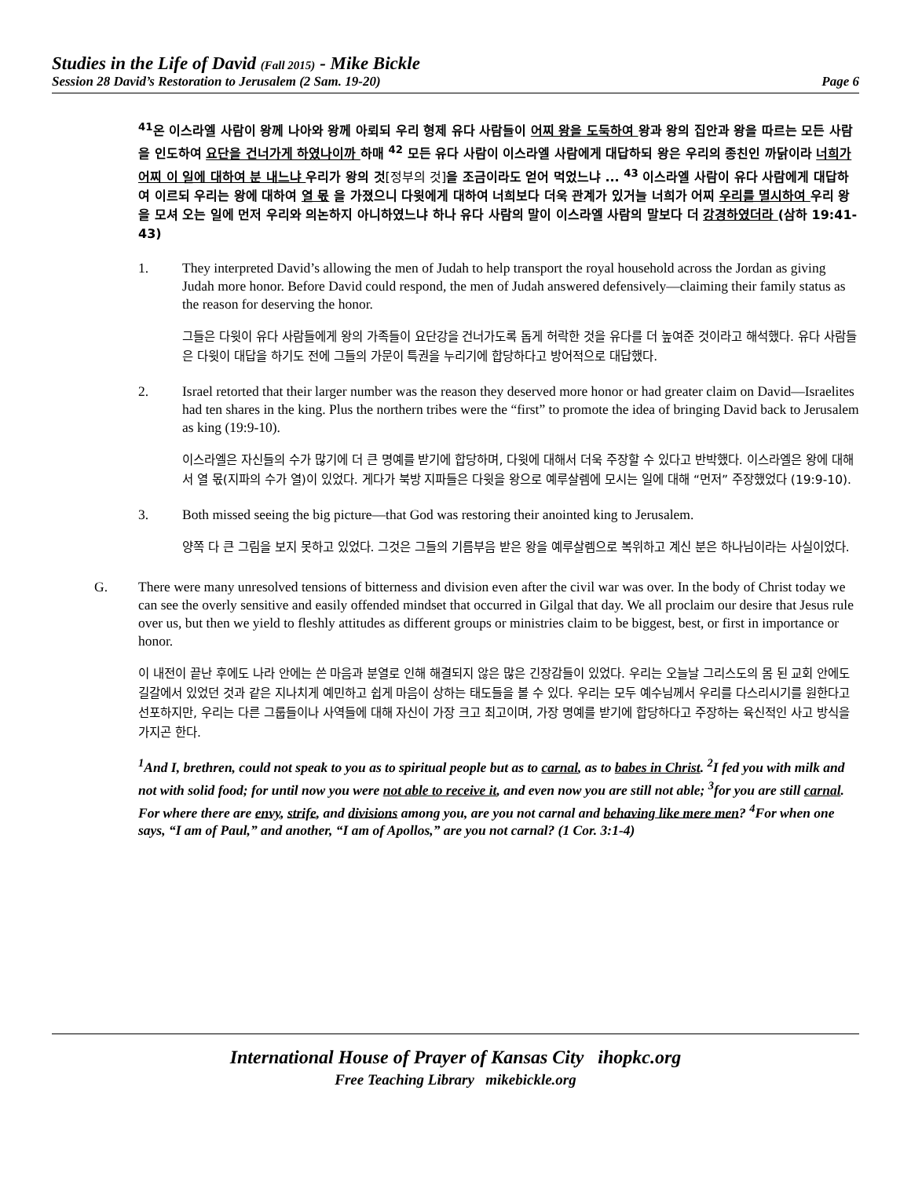Studies in the Life of David (Fall 2015) - Mike Bickle
Session 28 David’s Restoration to Jerusalem (2 Sam. 19-20) Page 6
<sup>41</sup> 온 이스라엘 사람이 왕께 나아와 왕께 아뢰되 우리 형제 유다 사람들이 어찌 왕을 도둑하여 왕과 왕의 집안과 왕을 따르는 모든 사람을 인도하여 요단을 건너가게 하였나이까 하매 <sup>42</sup> 모든 유다 사람이 이스라엘 사람에게 대답하되 왕은 우리의 종친인 까닭이라 너희가 어찌 이 일에 대하여 분 내느냐 우리가 왕의 것[정부의 것] 을 조금이라도 얻어 먹었느냐 ... <sup>43</sup> 이스라엘 사람이 유다 사람에게 대답하여 이르되 우리는 왕에 대하여 열 몫 을 가졌으니 다윗에게 대하여 너희보다 더욱 관계가 있거늘 너희가 어찌 우리를 멸시하여 우리 왕을 모셔 오는 일에 먼저 우리와 의논하지 아니하였느냐 하나 유다 사람의 말이 이스라엘 사람의 말보다 더 강경하였더라 (삼하 19:41-43)
1. They interpreted David’s allowing the men of Judah to help transport the royal household across the Jordan as giving Judah more honor. Before David could respond, the men of Judah answered defensively—claiming their family status as the reason for deserving the honor.
그들은 다윗이 유다 사람들에게 왕의 가족들이 요단강을 건너가도록 돕게 허락한 것을 유다를 더 높여준 것이라고 해석했다. 유다 사람들은 다윗이 대답을 하기도 전에 그들의 가문이 특권을 누리기에 합당하다고 방어적으로 대답했다.
2. Israel retorted that their larger number was the reason they deserved more honor or had greater claim on David—Israelites had ten shares in the king. Plus the northern tribes were the “first” to promote the idea of bringing David back to Jerusalem as king (19:9-10).
이스라엘은 자신들의 수가 많기에 더 큰 명예를 받기에 합당하며, 다윗에 대해서 더욱 주장할 수 있다고 반박했다. 이스라엘은 왕에 대해서 열 몫(지파의 수가 열)이 있었다. 게다가 북방 지파들은 다윗을 왕으로 예루살렘에 모시는 일에 대해 “먼저” 주장했었다 (19:9-10).
3. Both missed seeing the big picture—that God was restoring their anointed king to Jerusalem.
양쪽 다 큰 그림을 보지 못하고 있었다. 그것은 그들의 기름부음 받은 왕을 예루살렘으로 복위하고 계신 분은 하나님이라는 사실이었다.
G. There were many unresolved tensions of bitterness and division even after the civil war was over. In the body of Christ today we can see the overly sensitive and easily offended mindset that occurred in Gilgal that day. We all proclaim our desire that Jesus rule over us, but then we yield to fleshly attitudes as different groups or ministries claim to be biggest, best, or first in importance or honor.
이 내전이 끝난 후에도 나라 안에는 쓴 마음과 분열로 인해 해결되지 않은 많은 긴장감들이 있었다. 우리는 오늘날 그리스도의 몸 된 교회 안에도 길갈에서 있었던 것과 같은 지나치게 예민하고 쉽게 마음이 상하는 태도들을 볼 수 있다. 우리는 모두 예수님께서 우리를 다스리시기를 원한다고 선포하지만, 우리는 다른 그룹들이나 사역들에 대해 자신이 가장 크고 최고이며, 가장 명예를 받기에 합당하다고 주장하는 육신적인 사고 방식을 가지곤 한다.
<sup>1</sup> And I, brethren, could not speak to you as to spiritual people but as to carnal, as to babes in Christ. <sup>2</sup>I fed you with milk and not with solid food; for until now you were not able to receive it, and even now you are still not able; <sup>3</sup>for you are still carnal. For where there are envy, strife, and divisions among you, are you not carnal and behaving like mere men? <sup>4</sup>For when one says, “I am of Paul,” and another, “I am of Apollos,” are you not carnal? (1 Cor. 3:1-4)
International House of Prayer of Kansas City ihopkc.org
Free Teaching Library mikebickle.org